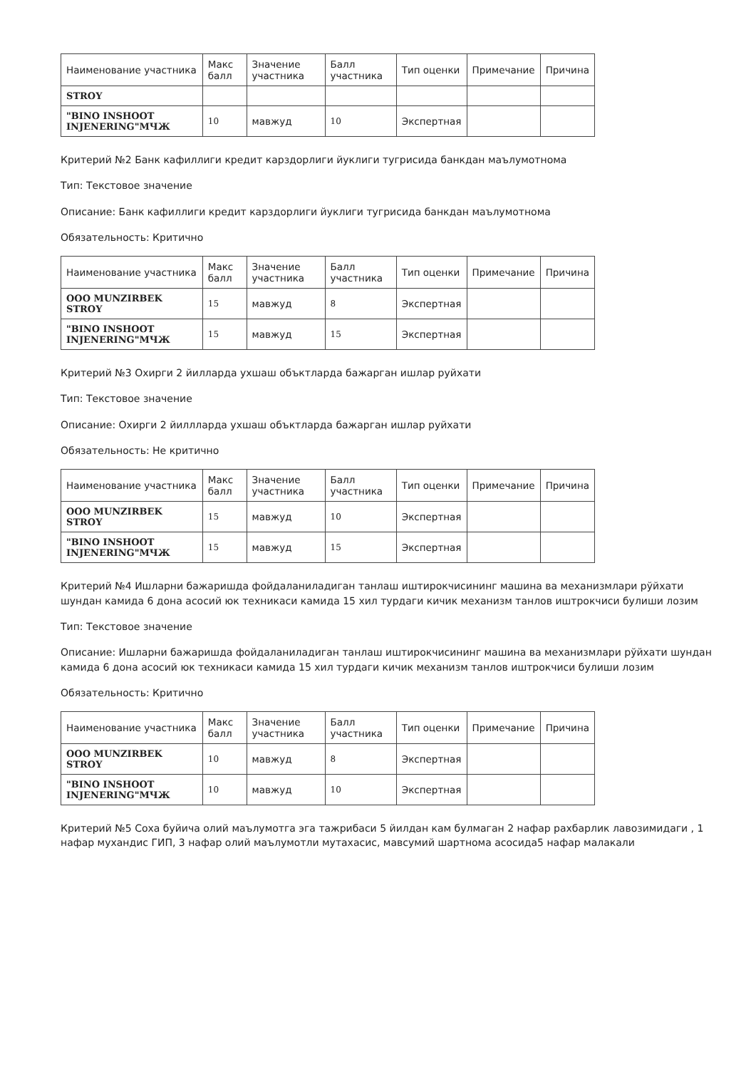| Наименование участника | Макс балл | Значение участника | Балл участника | Тип оценки | Примечание | Причина |
| --- | --- | --- | --- | --- | --- | --- |
| STROY | | | | | | |
| "BINO INSHOOT INJENERING"МЧЖ | 10 | мавжуд | 10 | Экспертная | | |
Критерий №2 Банк кафиллиги кредит карздорлиги йуклиги тугрисида банкдан маълумотнома
Тип: Текстовое значение
Описание: Банк кафиллиги кредит карздорлиги йуклиги тугрисида банкдан маълумотнома
Обязательность: Критично
| Наименование участника | Макс балл | Значение участника | Балл участника | Тип оценки | Примечание | Причина |
| --- | --- | --- | --- | --- | --- | --- |
| ООО MUNZIRBEK STROY | 15 | мавжуд | 8 | Экспертная | | |
| "BINO INSHOOT INJENERING"МЧЖ | 15 | мавжуд | 15 | Экспертная | | |
Критерий №3 Охирги 2 йилларда ухшаш объктларда бажарган ишлар руйхати
Тип: Текстовое значение
Описание: Охирги 2 йиллларда ухшаш объктларда бажарган ишлар руйхати
Обязательность: Не критично
| Наименование участника | Макс балл | Значение участника | Балл участника | Тип оценки | Примечание | Причина |
| --- | --- | --- | --- | --- | --- | --- |
| ООО MUNZIRBEK STROY | 15 | мавжуд | 10 | Экспертная | | |
| "BINO INSHOOT INJENERING"МЧЖ | 15 | мавжуд | 15 | Экспертная | | |
Критерий №4 Ишларни бажаришда фойдаланиладиган танлаш иштирокчисининг машина ва механизмлари рўйхати шундан камида 6 дона асосий юк техникаси камида 15 хил турдаги кичик механизм танлов иштрокчиси булиши лозим
Тип: Текстовое значение
Описание: Ишларни бажаришда фойдаланиладиган танлаш иштирокчисининг машина ва механизмлари рўйхати шундан камида 6 дона асосий юк техникаси камида 15 хил турдаги кичик механизм танлов иштрокчиси булиши лозим
Обязательность: Критично
| Наименование участника | Макс балл | Значение участника | Балл участника | Тип оценки | Примечание | Причина |
| --- | --- | --- | --- | --- | --- | --- |
| ООО MUNZIRBEK STROY | 10 | мавжуд | 8 | Экспертная | | |
| "BINO INSHOOT INJENERING"МЧЖ | 10 | мавжуд | 10 | Экспертная | | |
Критерий №5 Соха буйича олий маълумотга эга тажрибаси 5 йилдан кам булмаган 2 нафар рахбарлик лавозимидаги , 1 нафар мухандис ГИП, 3 нафар олий маълумотли мутахасис, мавсумий шартнома асосида5 нафар малакали